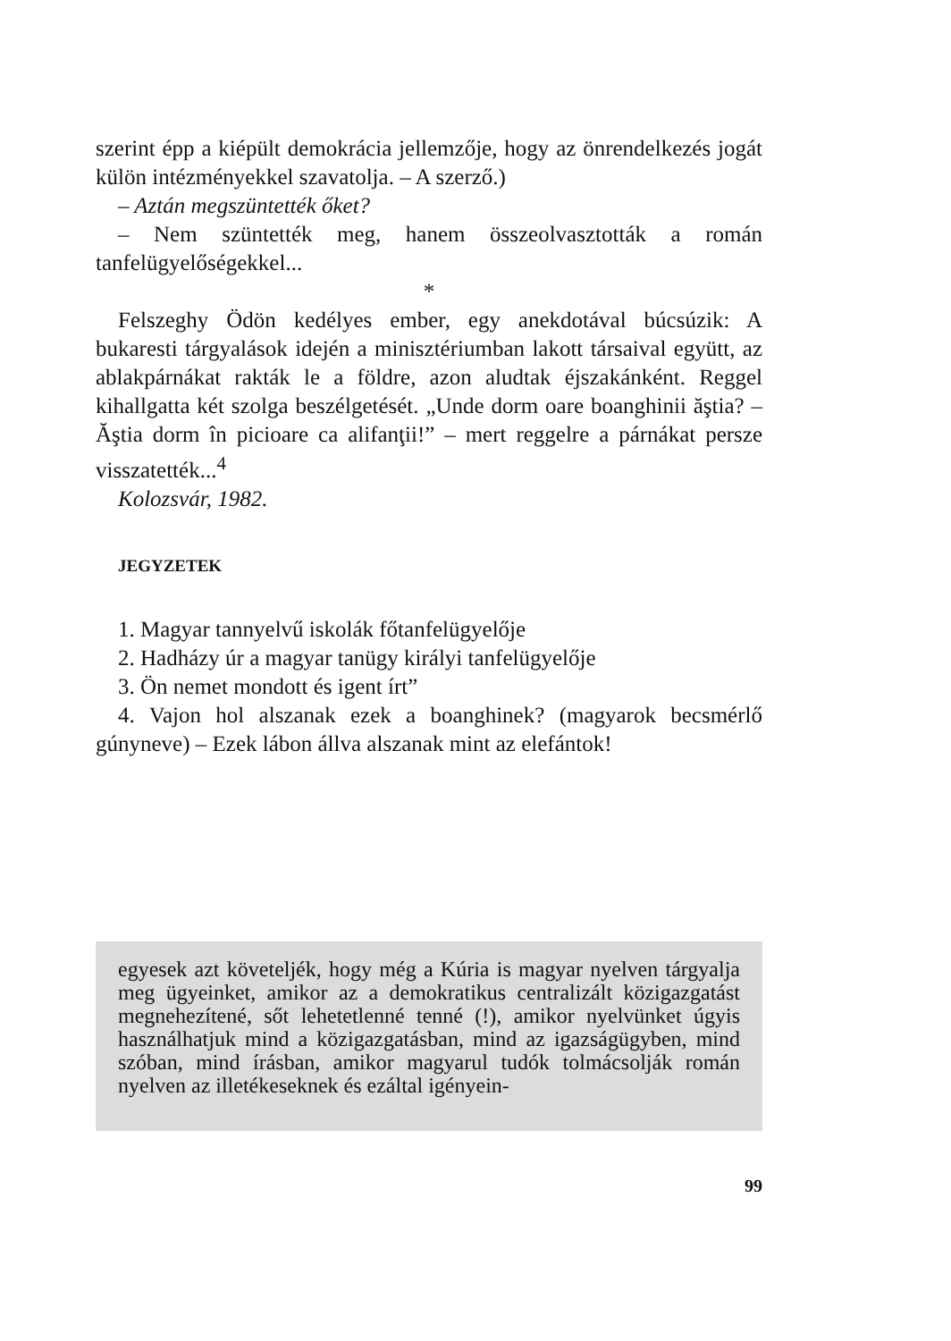szerint épp a kiépült demokrácia jellemzője, hogy az önrendelkezés jogát külön intézményekkel szavatolja. – A szerző.)
– Aztán megszüntették őket?
– Nem szüntették meg, hanem összeolvasztották a román tanfelügyelőségekkel...
*
Felszeghy Ödön kedélyes ember, egy anekdotával búcsúzik: A bukaresti tárgyalások idején a minisztériumban lakott társaival együtt, az ablakpárnákat rakták le a földre, azon aludtak éjszakánként. Reggel kihallgatta két szolga beszélgetését. „Unde dorm oare boanghinii ăştia? – Ăştia dorm în picioare ca alifanţii!” – mert reggelre a párnákat persze visszatették...<sup>4</sup>
Kolozsvár, 1982.
JEGYZETEK
1. Magyar tannyelvű iskolák főtanfelügyelője
2. Hadházy úr a magyar tanügy királyi tanfelügyelője
3. Ön nemet mondott és igent írt”
4. Vajon hol alszanak ezek a boanghinek? (magyarok becsmérlő gúnyneve) – Ezek lábon állva alszanak mint az elefántok!
egyesek azt követeljék, hogy még a Kúria is magyar nyelven tárgyalja meg ügyeinket, amikor az a demokratikus centralizált közigazgatást megnehezítené, sőt lehetetlenné tenné (!), amikor nyelvünket úgyis használhatjuk mind a közigazgatásban, mind az igazságügyben, mind szóban, mind írásban, amikor magyarul tudók tolmácsolják román nyelven az illetékeseknek és ezáltal igényein-
99